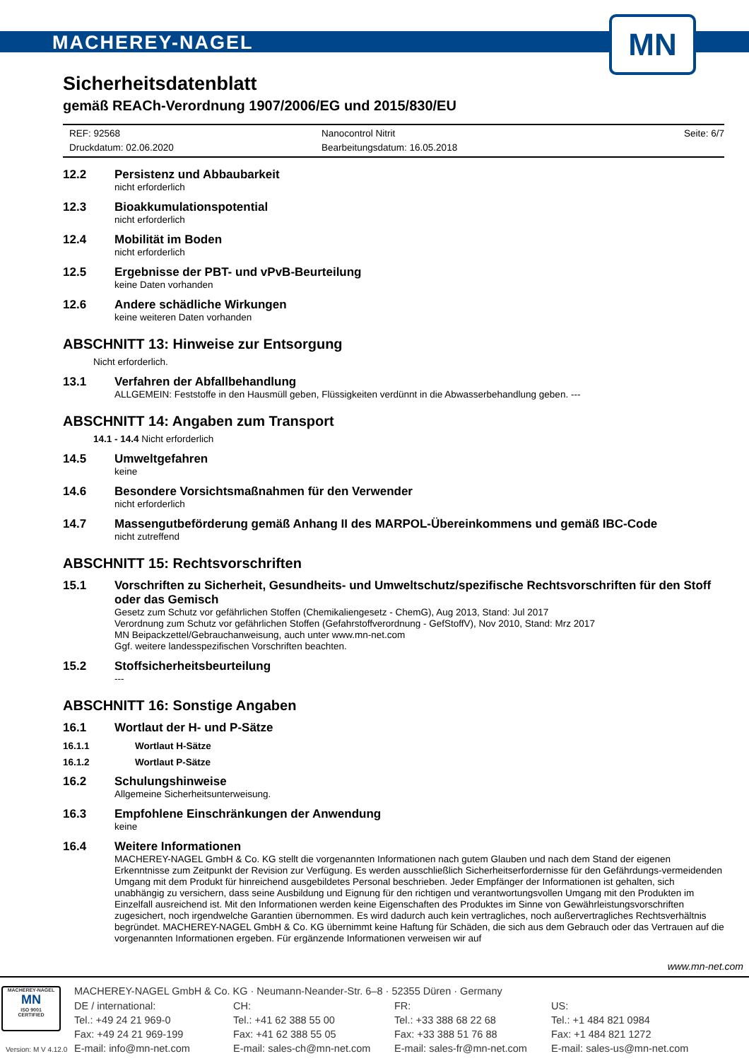MACHEREY-NAGEL
MN
Sicherheitsdatenblatt
gemäß REACh-Verordnung 1907/2006/EG und 2015/830/EU
REF: 92568
Nanocontrol Nitrit
Seite: 6/7
Druckdatum: 02.06.2020
Bearbeitungsdatum: 16.05.2018
12.2 Persistenz und Abbaubarkeit
nicht erforderlich
12.3 Bioakkumulationspotential
nicht erforderlich
12.4 Mobilität im Boden
nicht erforderlich
12.5 Ergebnisse der PBT- und vPvB-Beurteilung
keine Daten vorhanden
12.6 Andere schädliche Wirkungen
keine weiteren Daten vorhanden
ABSCHNITT 13: Hinweise zur Entsorgung
Nicht erforderlich.
13.1 Verfahren der Abfallbehandlung
ALLGEMEIN: Feststoffe in den Hausmüll geben, Flüssigkeiten verdünnt in die Abwasserbehandlung geben. ---
ABSCHNITT 14: Angaben zum Transport
14.1 - 14.4 Nicht erforderlich
14.5 Umweltgefahren
keine
14.6 Besondere Vorsichtsmaßnahmen für den Verwender
nicht erforderlich
14.7 Massengutbeförderung gemäß Anhang II des MARPOL-Übereinkommens und gemäß IBC-Code
nicht zutreffend
ABSCHNITT 15: Rechtsvorschriften
15.1 Vorschriften zu Sicherheit, Gesundheits- und Umweltschutz/spezifische Rechtsvorschriften für den Stoff oder das Gemisch
Gesetz zum Schutz vor gefährlichen Stoffen (Chemikaliengesetz - ChemG), Aug 2013, Stand: Jul 2017
Verordnung zum Schutz vor gefährlichen Stoffen (Gefahrstoffverordnung - GefStoffV), Nov 2010, Stand: Mrz 2017
MN Beipackzettel/Gebrauchanweisung, auch unter www.mn-net.com
Ggf. weitere landesspezifischen Vorschriften beachten.
15.2 Stoffsicherheitsbeurteilung
---
ABSCHNITT 16: Sonstige Angaben
16.1 Wortlaut der H- und P-Sätze
16.1.1 Wortlaut H-Sätze
16.1.2 Wortlaut P-Sätze
16.2 Schulungshinweise
Allgemeine Sicherheitsunterweisung.
16.3 Empfohlene Einschränkungen der Anwendung
keine
16.4 Weitere Informationen
MACHEREY-NAGEL GmbH & Co. KG stellt die vorgenannten Informationen nach gutem Glauben und nach dem Stand der eigenen Erkenntnisse zum Zeitpunkt der Revision zur Verfügung. Es werden ausschließlich Sicherheitserfordernisse für den Gefährdungs-vermeidenden Umgang mit dem Produkt für hinreichend ausgebildetes Personal beschrieben. Jeder Empfänger der Informationen ist gehalten, sich unabhängig zu versichern, dass seine Ausbildung und Eignung für den richtigen und verantwortungsvollen Umgang mit den Produkten im Einzelfall ausreichend ist. Mit den Informationen werden keine Eigenschaften des Produktes im Sinne von Gewährleistungsvorschriften zugesichert, noch irgendwelche Garantien übernommen. Es wird dadurch auch kein vertragliches, noch außervertragliches Rechtsverhältnis begründet. MACHEREY-NAGEL GmbH & Co. KG übernimmt keine Haftung für Schäden, die sich aus dem Gebrauch oder das Vertrauen auf die vorgenannten Informationen ergeben. Für ergänzende Informationen verweisen wir auf
www.mn-net.com
MACHEREY-NAGEL
MN
ISO 9001
CERTIFIED
MACHEREY-NAGEL GmbH & Co. KG · Neumann-Neander-Str. 6–8 · 52355 Düren · Germany
DE / international:
CH:
FR:
US:
Tel.: +49 24 21 969-0
Tel.: +41 62 388 55 00
Tel.: +33 388 68 22 68
Tel.: +1 484 821 0984
Fax: +49 24 21 969-199
Fax: +41 62 388 55 05
Fax: +33 388 51 76 88
Fax: +1 484 821 1272
E-mail: info@mn-net.com
E-mail: sales-ch@mn-net.com
E-mail: sales-fr@mn-net.com
E-mail: sales-us@mn-net.com
Version: M V 4.12.0